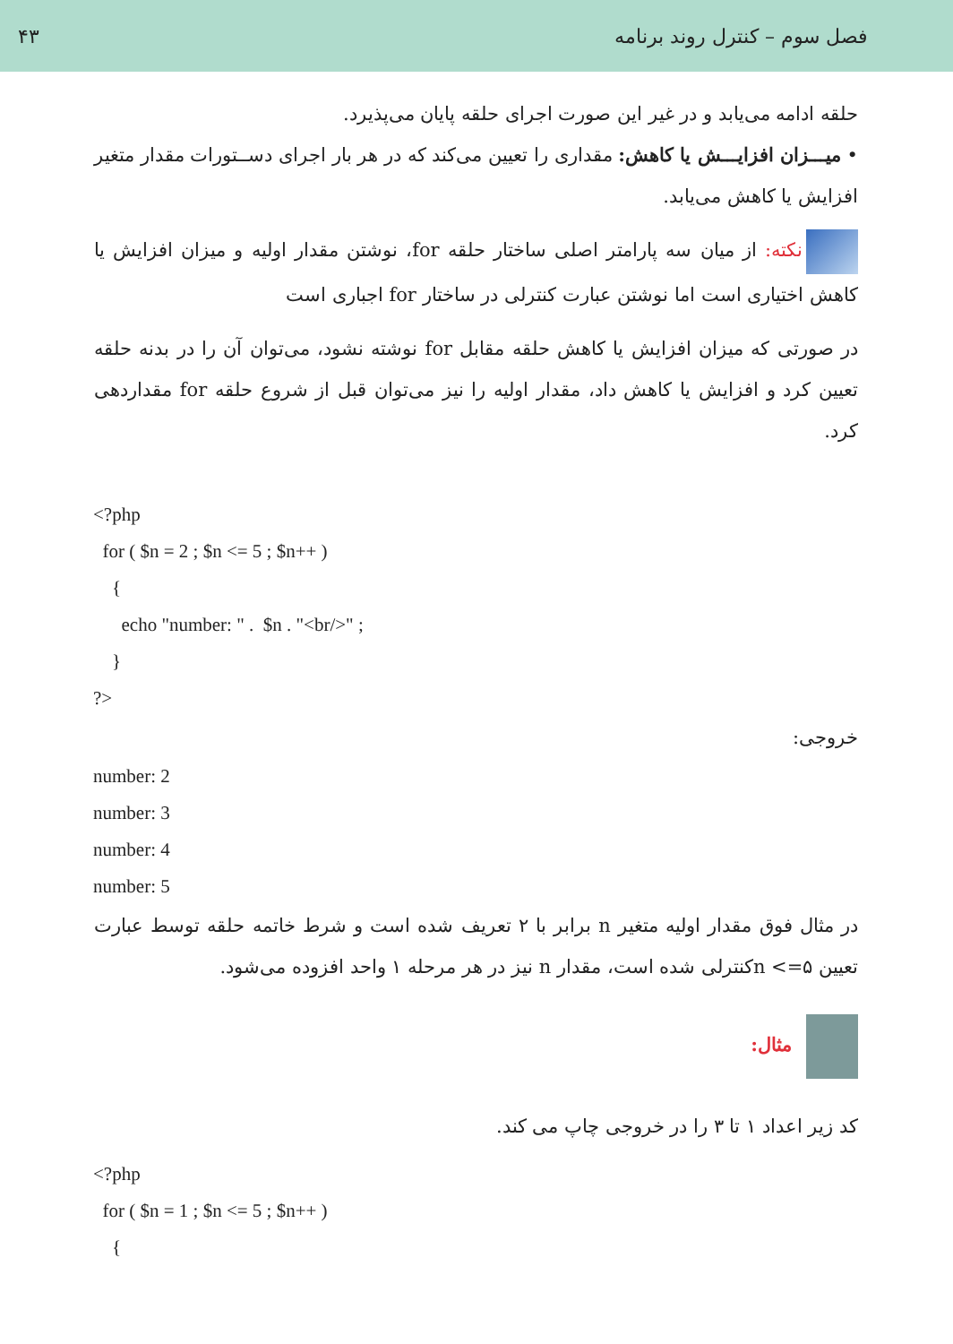فصل سوم – کنترل روند برنامه ۴۳
حلقه ادامه می‌یابد و در غیر این صورت اجرای حلقه پایان می‌پذیرد.
• میـــزان افزایـــش یا کاهش: مقداری را تعیین می‌کند که در هر بار اجرای دســتورات مقدار متغیر افزایش یا کاهش می‌یابد.
نکته: از میان سه پارامتر اصلی ساختار حلقه for، نوشتن مقدار اولیه و میزان افزایش یا کاهش اختیاری است اما نوشتن عبارت کنترلی در ساختار for اجباری است
در صورتی که میزان افزایش یا کاهش حلقه مقابل for نوشته نشود، می‌توان آن را در بدنه حلقه تعیین کرد و افزایش یا کاهش داد، مقدار اولیه را نیز می‌توان قبل از شروع حلقه for مقداردهی کرد.
<?php
for ( $n = 2 ; $n <= 5 ; $n++ )
{
echo "number: " . $n . "<br/>" ;
}
?>
خروجی:
number: 2
number: 3
number: 4
number: 5
در مثال فوق مقدار اولیه متغیر n برابر با ۲ تعریف شده است و شرط خاتمه حلقه توسط عبارت تعیین ۵=> nکنترلی شده است، مقدار n نیز در هر مرحله ۱ واحد افزوده می‌شود.
مثال:
کد زیر اعداد ۱ تا ۳ را در خروجی چاپ می کند.
<?php
for ( $n = 1 ; $n <= 5 ; $n++ )
{